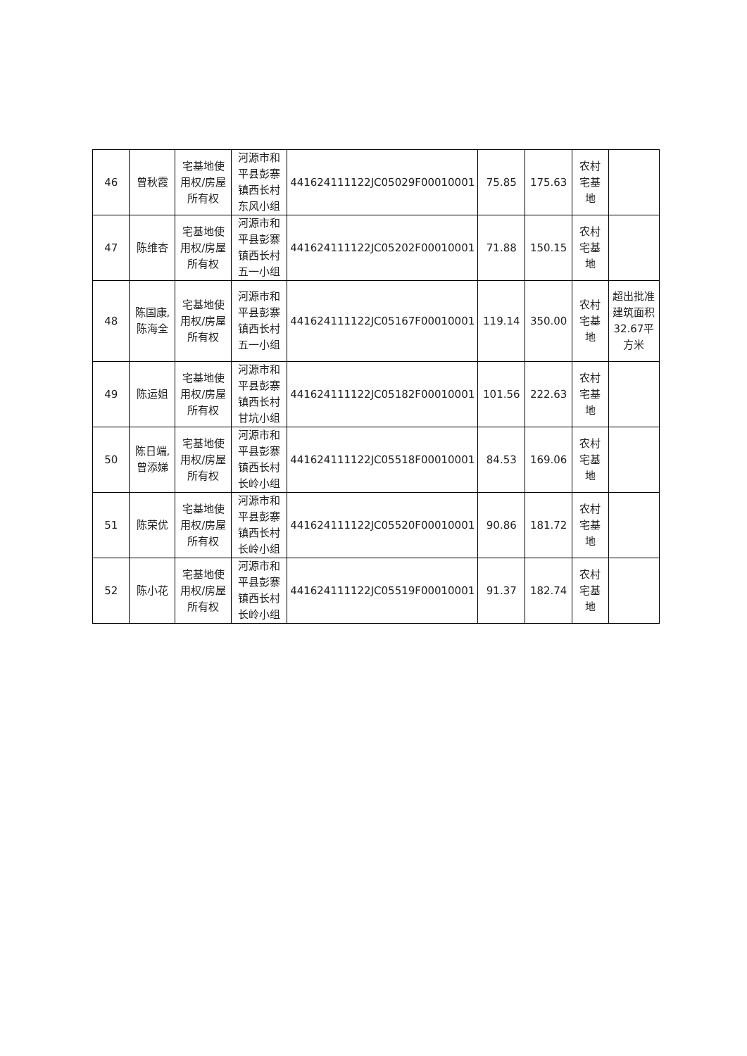| 46 | 曾秋霞 | 宅基地使用权/房屋所有权 | 河源市和平县彭寨镇西长村东风小组 | 441624111122JC05029F00010001 | 75.85 | 175.63 | 农村宅基地 | |
| 47 | 陈维杏 | 宅基地使用权/房屋所有权 | 河源市和平县彭寨镇西长村五一小组 | 441624111122JC05202F00010001 | 71.88 | 150.15 | 农村宅基地 | |
| 48 | 陈国康,陈海全 | 宅基地使用权/房屋所有权 | 河源市和平县彭寨镇西长村五一小组 | 441624111122JC05167F00010001 | 119.14 | 350.00 | 农村宅基地 | 超出批准建筑面积32.67平方米 |
| 49 | 陈运姐 | 宅基地使用权/房屋所有权 | 河源市和平县彭寨镇西长村甘坑小组 | 441624111122JC05182F00010001 | 101.56 | 222.63 | 农村宅基地 | |
| 50 | 陈日端,曾添娣 | 宅基地使用权/房屋所有权 | 河源市和平县彭寨镇西长村长岭小组 | 441624111122JC05518F00010001 | 84.53 | 169.06 | 农村宅基地 | |
| 51 | 陈荣优 | 宅基地使用权/房屋所有权 | 河源市和平县彭寨镇西长村长岭小组 | 441624111122JC05520F00010001 | 90.86 | 181.72 | 农村宅基地 | |
| 52 | 陈小花 | 宅基地使用权/房屋所有权 | 河源市和平县彭寨镇西长村长岭小组 | 441624111122JC05519F00010001 | 91.37 | 182.74 | 农村宅基地 | |